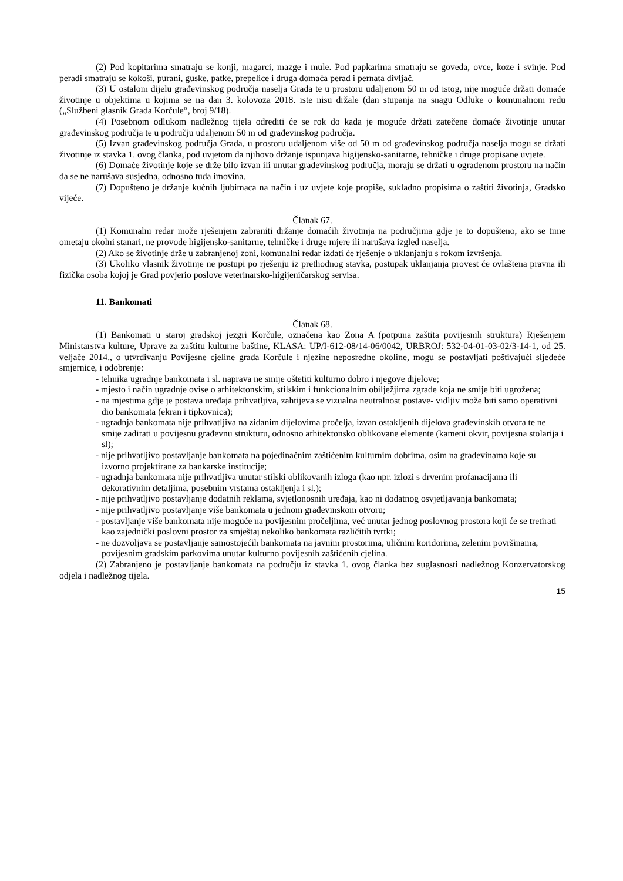(2) Pod kopitarima smatraju se konji, magarci, mazge i mule. Pod papkarima smatraju se goveda, ovce, koze i svinje. Pod peradi smatraju se kokoši, purani, guske, patke, prepelice i druga domaća perad i pernata divljač.
(3) U ostalom dijelu građevinskog područja naselja Grada te u prostoru udaljenom 50 m od istog, nije moguće držati domaće životinje u objektima u kojima se na dan 3. kolovoza 2018. iste nisu držale (dan stupanja na snagu Odluke o komunalnom redu („Službeni glasnik Grada Korčule“, broj 9/18).
(4) Posebnom odlukom nadležnog tijela odrediti će se rok do kada je moguće držati zatečene domaće životinje unutar građevinskog područja te u području udaljenom 50 m od građevinskog područja.
(5) Izvan građevinskog područja Grada, u prostoru udaljenom više od 50 m od građevinskog područja naselja mogu se držati životinje iz stavka 1. ovog članka, pod uvjetom da njihovo držanje ispunjava higijensko-sanitarne, tehničke i druge propisane uvjete.
(6) Domaće životinje koje se drže bilo izvan ili unutar građevinskog područja, moraju se držati u ograđenom prostoru na način da se ne narušava susjedna, odnosno tuđa imovina.
(7) Dopušteno je držanje kućnih ljubimaca na način i uz uvjete koje propiše, sukladno propisima o zaštiti životinja, Gradsko vijeće.
Članak 67.
(1) Komunalni redar može rješenjem zabraniti držanje domaćih životinja na područjima gdje je to dopušteno, ako se time ometaju okolni stanari, ne provode higijensko-sanitarne, tehničke i druge mjere ili narušava izgled naselja.
(2) Ako se životinje drže u zabranjenoj zoni, komunalni redar izdati će rješenje o uklanjanju s rokom izvršenja.
(3) Ukoliko vlasnik životinje ne postupi po rješenju iz prethodnog stavka, postupak uklanjanja provest će ovlaštena pravna ili fizička osoba kojoj je Grad povjerio poslove veterinarsko-higijeničarskog servisa.
11. Bankomati
Članak 68.
(1) Bankomati u staroj gradskoj jezgri Korčule, označena kao Zona A (potpuna zaštita povijesnih struktura) Rješenjem Ministarstva kulture, Uprave za zaštitu kulturne baštine, KLASA: UP/I-612-08/14-06/0042, URBROJ: 532-04-01-03-02/3-14-1, od 25. veljače 2014., o utvrđivanju Povijesne cjeline grada Korčule i njezine neposredne okoline, mogu se postavljati poštivajući sljedeće smjernice, i odobrenje:
- tehnika ugradnje bankomata i sl. naprava ne smije oštetiti kulturno dobro i njegove dijelove;
- mjesto i način ugradnje ovise o arhitektonskim, stilskim i funkcionalnim obilježjima zgrade koja ne smije biti ugrožena;
- na mjestima gdje je postava uređaja prihvatljiva, zahtijeva se vizualna neutralnost postave- vidljiv može biti samo operativni dio bankomata (ekran i tipkovnica);
- ugradnja bankomata nije prihvatljiva na zidanim dijelovima pročelja, izvan ostakljenih dijelova građevinskih otvora te ne smije zadirati u povijesnu građevnu strukturu, odnosno arhitektonsko oblikovane elemente (kameni okvir, povijesna stolarija i sl);
- nije prihvatljivo postavljanje bankomata na pojedinačnim zaštićenim kulturnim dobrima, osim na građevinama koje su izvorno projektirane za bankarske institucije;
- ugradnja bankomata nije prihvatljiva unutar stilski oblikovanih izloga (kao npr. izlozi s drvenim profanacijama ili dekorativnim detaljima, posebnim vrstama ostakljenja i sl.);
- nije prihvatljivo postavljanje dodatnih reklama, svjetlonosnih uređaja, kao ni dodatnog osvjetljavanja bankomata;
- nije prihvatljivo postavljanje više bankomata u jednom građevinskom otvoru;
- postavljanje više bankomata nije moguće na povijesnim pročeljima, već unutar jednog poslovnog prostora koji će se tretirati kao zajednički poslovni prostor za smještaj nekoliko bankomata različitih tvrtki;
- ne dozvoljava se postavljanje samostojećih bankomata na javnim prostorima, uličnim koridorima, zelenim površinama, povijesnim gradskim parkovima unutar kulturno povijesnih zaštićenih cjelina.
(2) Zabranjeno je postavljanje bankomata na području iz stavka 1. ovog članka bez suglasnosti nadležnog Konzervatorskog odjela i nadležnog tijela.
15